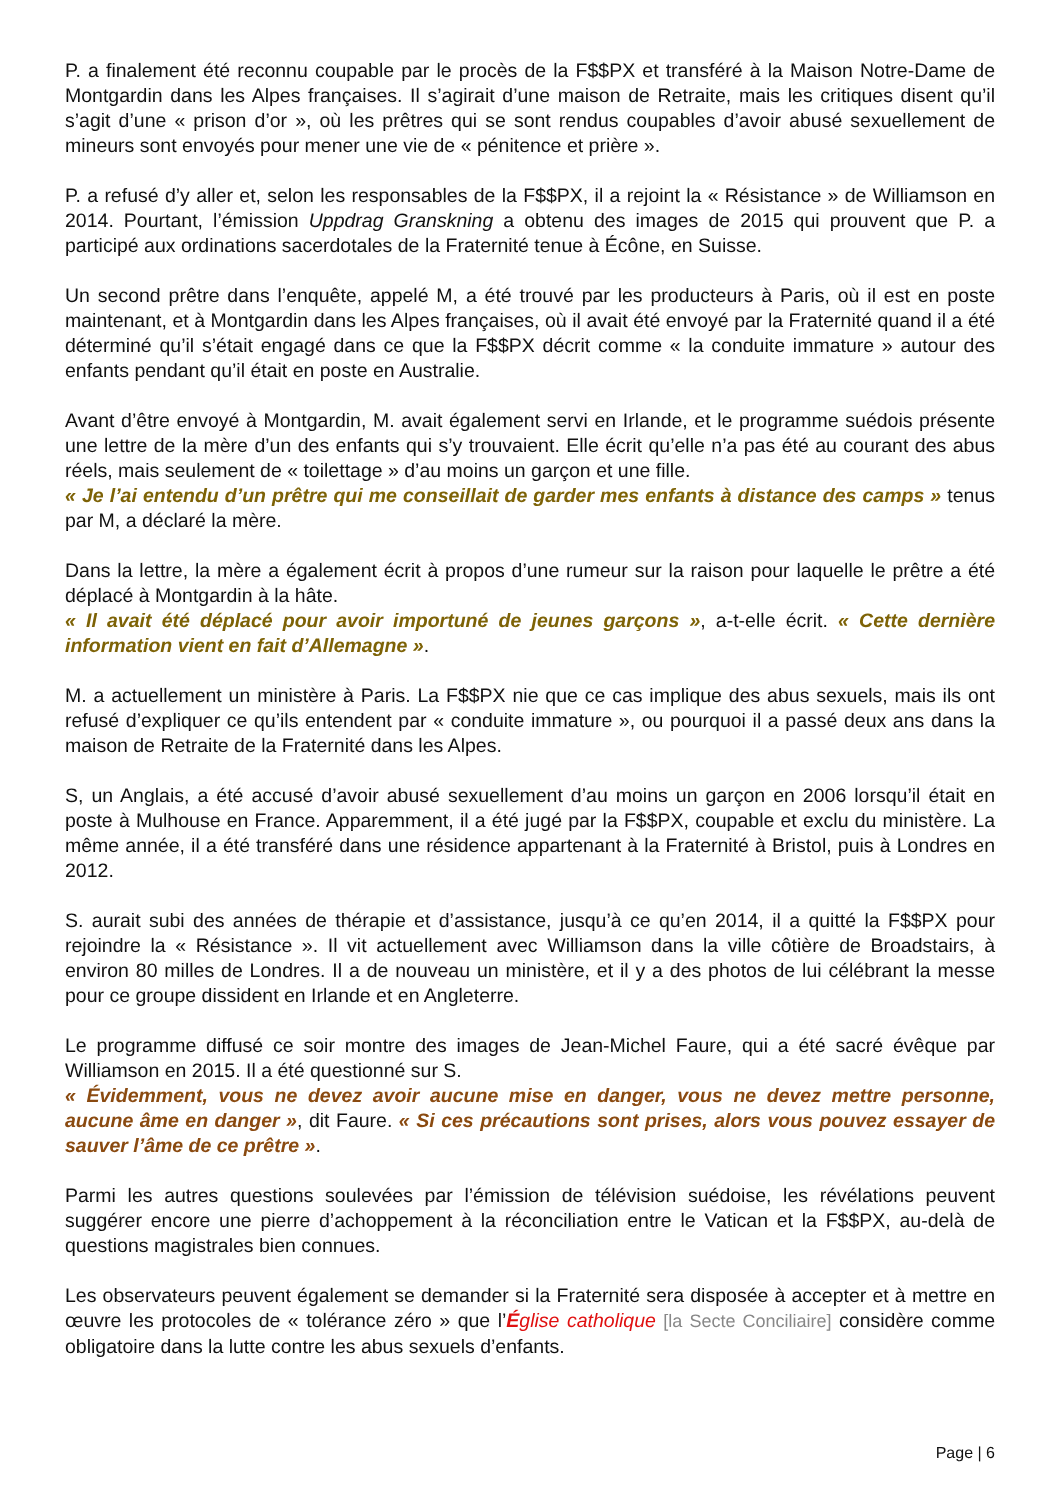P. a finalement été reconnu coupable par le procès de la F$$PX et transféré à la Maison Notre-Dame de Montgardin dans les Alpes françaises. Il s’agirait d’une maison de Retraite, mais les critiques disent qu’il s’agit d’une « prison d’or », où les prêtres qui se sont rendus coupables d’avoir abusé sexuellement de mineurs sont envoyés pour mener une vie de « pénitence et prière ».
P. a refusé d’y aller et, selon les responsables de la F$$PX, il a rejoint la « Résistance » de Williamson en 2014. Pourtant, l’émission Uppdrag Granskning a obtenu des images de 2015 qui prouvent que P. a participé aux ordinations sacerdotales de la Fraternité tenue à Écône, en Suisse.
Un second prêtre dans l’enquête, appelé M, a été trouvé par les producteurs à Paris, où il est en poste maintenant, et à Montgardin dans les Alpes françaises, où il avait été envoyé par la Fraternité quand il a été déterminé qu’il s’était engagé dans ce que la F$$PX décrit comme « la conduite immature » autour des enfants pendant qu’il était en poste en Australie.
Avant d’être envoyé à Montgardin, M. avait également servi en Irlande, et le programme suédois présente une lettre de la mère d’un des enfants qui s’y trouvaient. Elle écrit qu’elle n’a pas été au courant des abus réels, mais seulement de « toilettage » d’au moins un garçon et une fille.
« Je l’ai entendu d’un prêtre qui me conseillait de garder mes enfants à distance des camps » tenus par M, a déclaré la mère.
Dans la lettre, la mère a également écrit à propos d’une rumeur sur la raison pour laquelle le prêtre a été déplacé à Montgardin à la hâte.
« Il avait été déplacé pour avoir importuné de jeunes garçons », a-t-elle écrit. « Cette dernière information vient en fait d’Allemagne ».
M. a actuellement un ministère à Paris. La F$$PX nie que ce cas implique des abus sexuels, mais ils ont refusé d’expliquer ce qu’ils entendent par « conduite immature », ou pourquoi il a passé deux ans dans la maison de Retraite de la Fraternité dans les Alpes.
S, un Anglais, a été accusé d’avoir abusé sexuellement d’au moins un garçon en 2006 lorsqu’il était en poste à Mulhouse en France. Apparemment, il a été jugé par la F$$PX, coupable et exclu du ministère. La même année, il a été transféré dans une résidence appartenant à la Fraternité à Bristol, puis à Londres en 2012.
S. aurait subi des années de thérapie et d’assistance, jusqu’à ce qu’en 2014, il a quitté la F$$PX pour rejoindre la « Résistance ». Il vit actuellement avec Williamson dans la ville côtière de Broadstairs, à environ 80 milles de Londres. Il a de nouveau un ministère, et il y a des photos de lui célébrant la messe pour ce groupe dissident en Irlande et en Angleterre.
Le programme diffusé ce soir montre des images de Jean-Michel Faure, qui a été sacré évêque par Williamson en 2015. Il a été questionné sur S.
« Évidemment, vous ne devez avoir aucune mise en danger, vous ne devez mettre personne, aucune âme en danger », dit Faure. « Si ces précautions sont prises, alors vous pouvez essayer de sauver l’âme de ce prêtre ».
Parmi les autres questions soulevées par l’émission de télévision suédoise, les révélations peuvent suggérer encore une pierre d’achoppement à la réconciliation entre le Vatican et la F$$PX, au-delà de questions magistrales bien connues.
Les observateurs peuvent également se demander si la Fraternité sera disposée à accepter et à mettre en œuvre les protocoles de « tolérance zéro » que l’Église catholique [la Secte Conciliaire] considère comme obligatoire dans la lutte contre les abus sexuels d’enfants.
Page | 6